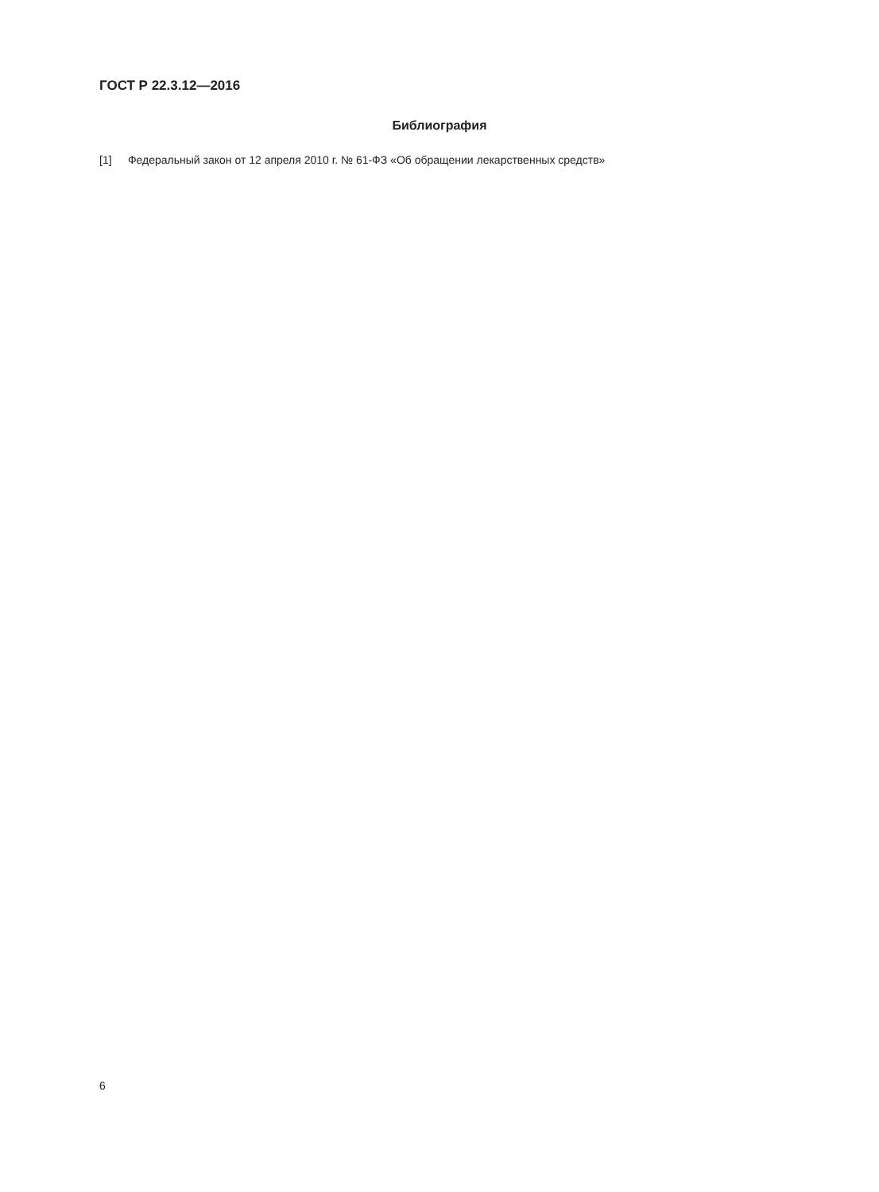ГОСТ Р 22.3.12—2016
Библиография
[1] Федеральный закон от 12 апреля 2010 г. № 61-ФЗ «Об обращении лекарственных средств»
6